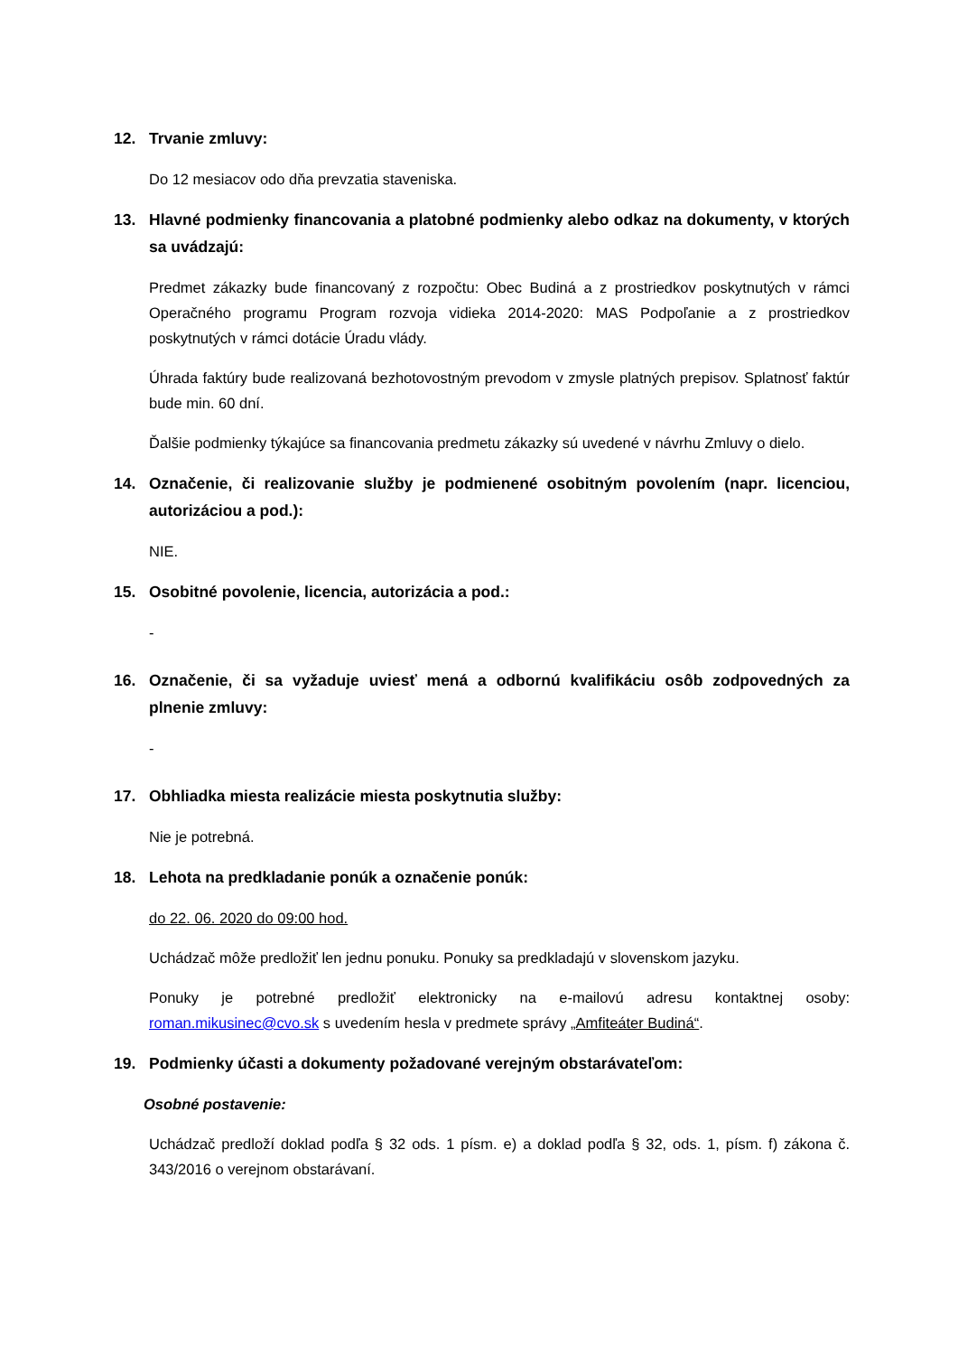12. Trvanie zmluvy:
Do 12 mesiacov odo dňa prevzatia staveniska.
13. Hlavné podmienky financovania a platobné podmienky alebo odkaz na dokumenty, v ktorých sa uvádzajú:
Predmet zákazky bude financovaný z rozpočtu: Obec Budiná a z prostriedkov poskytnutých v rámci Operačného programu Program rozvoja vidieka 2014-2020: MAS Podpoľanie a z prostriedkov poskytnutých v rámci dotácie Úradu vlády.
Úhrada faktúry bude realizovaná bezhotovostným prevodom v zmysle platných prepisov. Splatnosť faktúr bude min. 60 dní.
Ďalšie podmienky týkajúce sa financovania predmetu zákazky sú uvedené v návrhu Zmluvy o dielo.
14. Označenie, či realizovanie služby je podmienené osobitným povolením (napr. licenciou, autorizáciou a pod.):
NIE.
15. Osobitné povolenie, licencia, autorizácia a pod.:
-
16. Označenie, či sa vyžaduje uviesť mená a odbornú kvalifikáciu osôb zodpovedných za plnenie zmluvy:
-
17. Obhliadka miesta realizácie miesta poskytnutia služby:
Nie je potrebná.
18. Lehota na predkladanie ponúk a označenie ponúk:
do 22. 06. 2020 do 09:00 hod.
Uchádzač môže predložiť len jednu ponuku. Ponuky sa predkladajú v slovenskom jazyku.
Ponuky je potrebné predložiť elektronicky na e-mailovú adresu kontaktnej osoby: roman.mikusinec@cvo.sk s uvedením hesla v predmete správy „Amfiteáter Budiná“.
19. Podmienky účasti a dokumenty požadované verejným obstarávateľom:
Osobné postavenie:
Uchádzač predloží doklad podľa § 32 ods. 1 písm. e) a doklad podľa § 32, ods. 1, písm. f) zákona č. 343/2016 o verejnom obstarávaní.